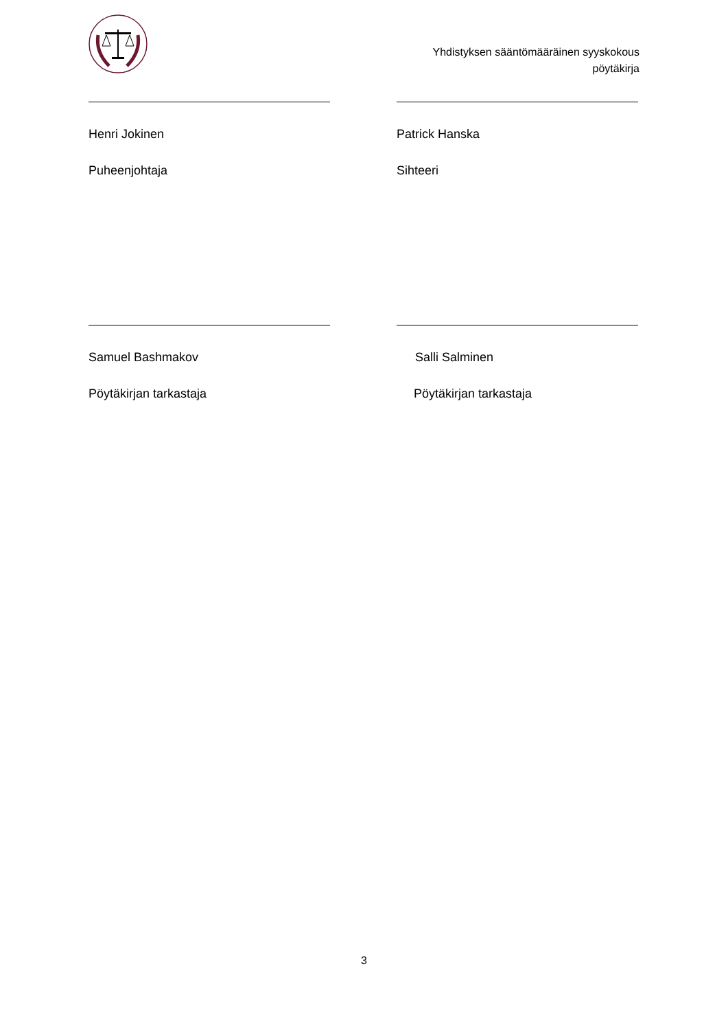Yhdistyksen sääntömääräinen syyskokous
pöytäkirja
Henri Jokinen
Puheenjohtaja
Patrick Hanska
Sihteeri
Samuel Bashmakov
Pöytäkirjan tarkastaja
Salli Salminen
Pöytäkirjan tarkastaja
3